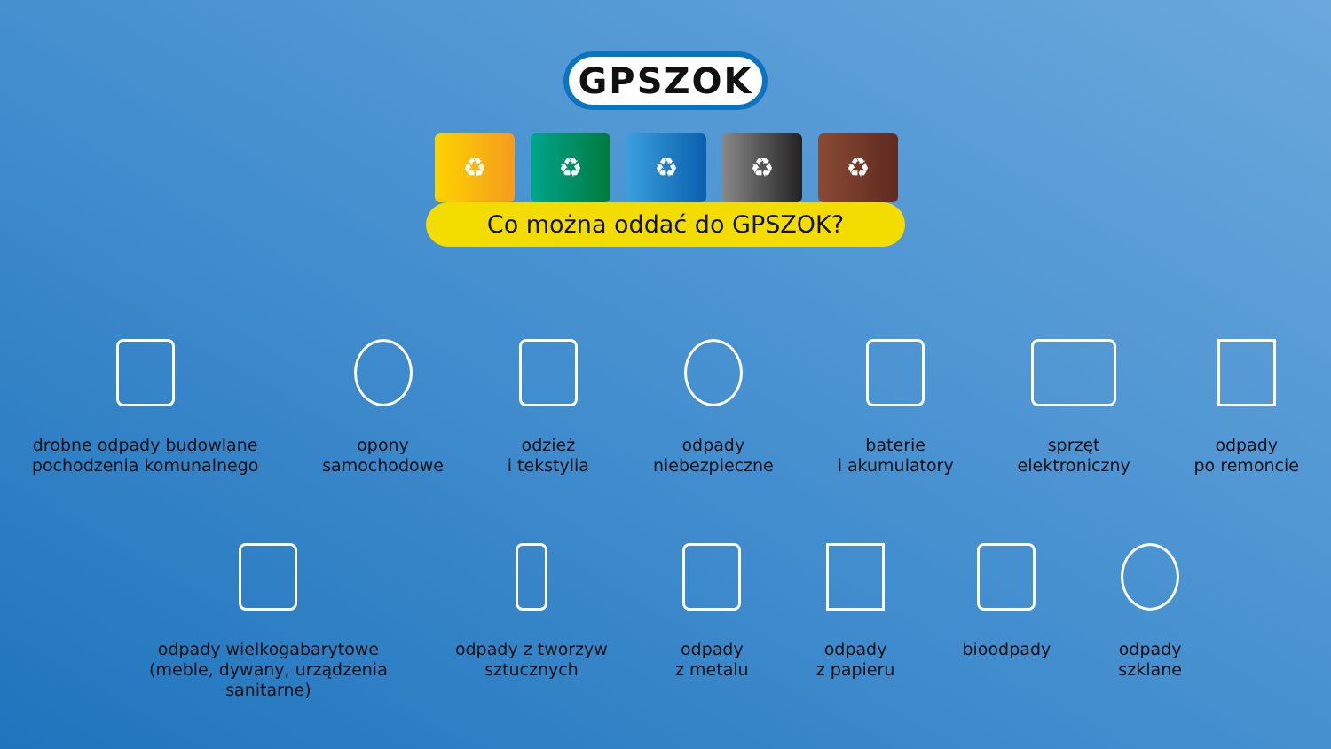GPSZOK
♻ ♻ ♻ ♻ ♻
Co można oddać do GPSZOK?
drobne odpady budowlane
pochodzenia komunalnego
opony
samochodowe
odzież
i tekstylia
odpady
niebezpieczne
baterie
i akumulatory
sprzęt
elektroniczny
odpady
po remoncie
odpady wielkogabarytowe
(meble, dywany, urządzenia
sanitarne)
odpady z tworzyw
sztucznych
odpady
z metalu
odpady
z papieru
bioodpady odpady
szklane